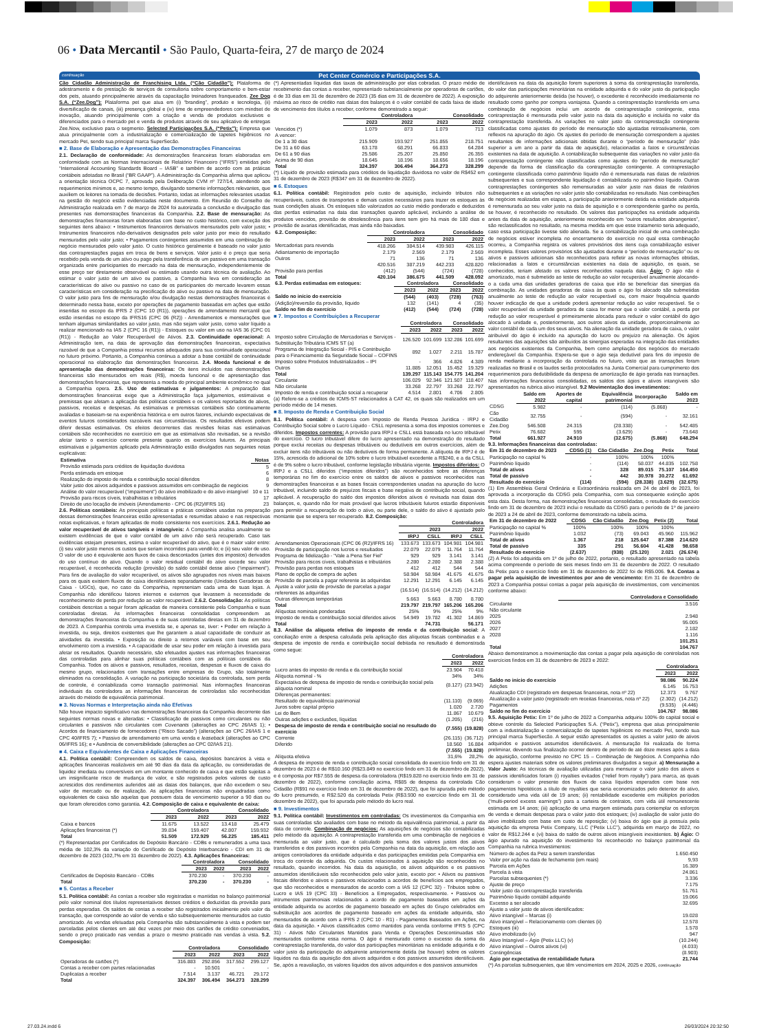06 • Data Mercantil • São Paulo, Quarta-feira, 27 de março de 2024
continuação Pet Center Comércio e Participações S.A.
Cão Cidadão Administração de Franchising Ltda. (“Cão Cidadão”): Plataforma de adestramento e de prestação de serviços de consultoria sobre comportamento e bem-estar dos pets, atuando principalmente através da capacitação treinadores franqueados. Zee Dog S.A. (“Zee.Dog”): Plataforma pet que atua em (i) “branding”, produto e tecnologia, (ii) diversificação de canais, (iii) presença global e (iv) time de empreendedores com mindset de inovação, atuando principalmente com a criação e venda de produtos exclusivos e diferenciados para o mercado pet e venda de produtos através de seu aplicativo de entregas Zee.Now, exclusivo para o segmento. Selected Participações S.A. (“Petix”): Empresa que atua principalmente com a industrialização e comercialização de tapetes higiênicos no mercado Pet, sendo sua principal marca SuperSecão.
■ 2. Base de Elaboração e Apresentação das Demonstrações Financeiras
2.1. Declaração de conformidade: As demonstrações financeiras foram elaboradas em conformidade com as Normas Internacionais de Relatório Financeiro (“IFRS”) emitidas pelo “International Accounting Standards Board – IASB” e também de acordo com as práticas contábeis adotadas no Brasil (“BR GAAP”). A Administração da Companhia afirma que aplicou a orientação técnica OCPC 7, aprovada pela Deliberação CVM nº 727/14, atendendo aos requerimentos mínimos e, ao mesmo tempo, divulgando somente informações relevantes, que auxiliem os leitores na tomada de decisões. Portanto, todas as informações relevantes usadas na gestão do negócio estão evidenciadas neste documento. Em Reunião do Conselho de Administração realizada em 7 de março de 2024 foi autorizada a conclusão e divulgação das presentes nas demonstrações financeiras da Companhia. 2.2. Base de mensuração: As demonstrações financeiras foram elaboradas com base no custo histórico, com exceção dos seguintes itens abaixo: • Instrumentos financeiros derivativos mensurados pelo valor justo; • Instrumentos financeiros não-derivativos designados pelo valor justo por meio do resultado mensurados pelo valor justo; • Pagamentos contingentes assumidos em uma combinação de negócio mensurados pelo valor justo. O custo histórico geralmente é baseado no valor justo das contraprestações pagas em troca de bens e serviços. Valor justo é o preço que seria recebido pela venda de um ativo ou pago pela transferência de um passivo em uma transação organizada entre participantes do mercado na data de mensuração, independentemente de esse preço ser diretamente observável ou estimado usando outra técnica de avaliação. Ao estimar o valor justo de um ativo ou passivo, a Companhia leva em consideração as características do ativo ou passivo no caso de os participantes do mercado levarem essas características em consideração na precificação do ativo ou passivo na data de mensuração. O valor justo para fins de mensuração e/ou divulgação nestas demonstrações financeiras é determinado nessa base, exceto por operações de pagamento baseadas em ações que estão inseridas no escopo da IFRS 2 (CPC 10 (R1)), operações de arrendamento mercantil que estão inseridas no escopo da IFRS16 (CPC 06 (R2)) - Arrendamentos e mensurações que tenham algumas similaridades ao valor justo, mas não sejam valor justo, como valor líquido a realizar mencionado na IAS 2 (CPC 16 (R1)) - Estoques ou valor em uso na IAS 36 (CPC 01 (R1)) - Redução ao Valor Recuperável de Ativos. 2.3. Continuidade operacional: A Administração tem, na data de aprovação das demonstrações financeiras, expectativa razoável de que a Companhia possui recursos adequados para sua continuidade operacional no futuro próximo. Portanto, a Companhia continua a adotar a base contábil de continuidade operacional na elaboração das demonstrações financeiras. 2.4. Moeda funcional e de apresentação das demonstrações financeiras: Os itens incluídos nas demonstrações financeiras são mensurados em reais (R$), moeda funcional e de apresentação das demonstrações financeiras, que representa a moeda do principal ambiente econômico no qual a Companhia opera. 2.5. Uso de estimativas e julgamentos: A preparação das demonstrações financeiras exige que a Administração faça julgamentos, estimativas e premissas que afetam a aplicação das políticas contábeis e os valores reportados de ativos, passivos, receitas e despesas. As estimativas e premissas contábeis são continuamente avaliadas e baseiam-se na experiência histórica e em outros fatores, incluindo expectativas de eventos futuros considerados razoáveis nas circunstâncias. Os resultados efetivos podem diferir dessas estimativas. Os efeitos decorrentes das revisões feitas nas estimativas contábeis são reconhecidos no exercício em que as estimativas são revisadas, se a revisão afetar tanto o exercício corrente presente quanto os exercícios futuros. As principais estimativas e julgamentos aplicado pela Administração estão divulgados nas seguintes notas explicativas:
| Estimativa | Notas |
| --- | --- |
| Provisão estimada para créditos de liquidação duvidosa | 5 |
| Perda estimada em estoque | 6 |
| Realização do imposto de renda e contribuição social diferidos | 8 |
| Valor justo dos ativos adquiridos e passivos assumidos em combinação de negócios | 9 |
| Análise do valor recuperável (“impairment”) do ativo imobilizado e do ativo intangível | 10 e 11 |
| Provisão para riscos cíveis, trabalhistas e tributários | 17 |
| Direito de uso locação de imóveis (Arrendamento - CPC 06 (R2)/IFRS 16) | 23 |
2.6. Políticas contábeis: As principais políticas e práticas contábeis usadas na preparação dessas demonstrações financeiras estão apresentadas e resumidas abaixo e nas respectivas notas explicativas, e foram aplicadas de modo consistente nos exercícios. 2.6.1. Redução ao valor recuperável de ativos tangíveis e intangíveis: A Companhia analisa anualmente se existem evidências de que o valor contábil de um ativo não será recuperado. Caso tais evidências estejam presentes, estima o valor recuperável do ativo, que é o maior valor entre: (i) seu valor justo menos os custos que seriam incorridos para vendê-lo; e (ii) seu valor de uso. O valor de uso é equivalente aos fluxos de caixa descontados (antes dos impostos) derivados do uso contínuo do ativo. Quando o valor residual contábil do ativo excede seu valor recuperável, é reconhecida redução (provisão) do saldo contábil desse ativo (“impairment”). Para fins de avaliação do valor recuperável, os ativos são agrupados nos níveis mais baixos para os quais existem fluxos de caixa identificáveis separadamente (Unidades Geradoras de Caixa - UGCs), que, no caso da Companhia, representam cada uma de suas lojas. A Companhia não identificou fatores internos e externos que levassem à necessidade de reconhecimento de perda por redução ao valor recuperável. 2.6.2. Consolidação: As políticas contábeis descritas a seguir foram aplicadas de maneira consistente pela Companhia e suas controladas diretas. As informações financeiras consolidadas compreendem as demonstrações financeiras da Companhia e de suas controladas diretas em 31 de dezembro de 2023. A Companhia controla uma investida se, e apenas se, tiver: • Poder em relação à investida, ou seja, direitos existentes que lhe garantem a atual capacidade de conduzir as atividades da investida. • Exposição ou direito a retornos variáveis com base em seu envolvimento com a investida. • A capacidade de usar seu poder em relação à investida para afetar os resultados. Quando necessário, são efetuados ajustes nas informações financeiras das controladas para alinhar suas políticas contábeis com as políticas contábeis da Companhia. Todos os ativos e passivos, resultados, receitas, despesas e fluxos de caixa do mesmo grupo, relacionados com transações entre empresas do Grupo, são totalmente eliminados na consolidação. A variação na participação societária da controlada, sem perda de controle, é contabilizada como transação patrimonial. Nas informações financeiras individuais da controladora as informações financeiras de controladas são reconhecidas através do método de equivalência patrimonial.
■ 3. Novas Normas e Interpretação ainda não Efetivas
Não houve impacto significativo nas demonstrações financeiras da Companhia decorrente das seguintes normas novas e alteradas: • Classificação de passivos como circulantes ou não circulantes e passivos não circulantes com Covenants (alterações ao CPC 26/IAS 1); • Acordos de financiamento de fornecedores (“Risco Sacado”) (alterações ao CPC 26/IAS 1 e CPC 40/IFRS 7); • Passivo de arrendamento em uma venda e leaseback (alterações ao CPC 06/IFRS 16); e • Ausência de conversibilidade (alterações ao CPC 02/IAS 21).
■ 4. Caixa e Equivalentes de Caixa e Aplicações Financeiras
4.1. Política contábil: Compreendem os saldos de caixa, depósitos bancários à vista e aplicações financeiras realizáveis em até 90 dias da data da aplicação, ou consideradas de liquidez imediata ou conversíveis em um montante conhecido de caixa e que estão sujeitas a um insignificante risco de mudança de valor, e são registrados pelos valores de custo acrescidos dos rendimentos auferidos até as datas dos balanços, que não excedem o seu valor de mercado ou de realização. As aplicações financeiras não enquadradas como equivalentes de caixa são aquelas que possuem data de vencimento superior a 90 dias ou que foram oferecidos como garantia. 4.2. Composição de caixa e equivalente de caixa:
| | Controladora | | Consolidado | |
| | 2023 | 2022 | 2023 | 2022 |
| Caixa e bancos | 11.675 | 13.522 | 13.418 | 25.479 |
| Aplicações financeiras (*) | 39.834 | 159.407 | 42.807 | 159.932 |
| Total | 51.509 | 172.929 | 56.225 | 185.411 |
(*) Representadas por Certificados de Depósito Bancário - CDBs e remunerados a uma taxa média de 102,3% da variação do Certificado de Depósito Interbancário - CDI em 31 de dezembro de 2023 (102,7% em 31 dezembro de 2022). 4.3. Aplicações financeiras:
| | Controladora | | Consolidado | |
| | 2023 | 2022 | 2023 | 2022 |
| Certificados de Depósito Bancário - CDBs | 370.230 | - | 370.230 | - |
| Total | 370.230 | - | 370.230 | - |
■ 5. Contas a Receber
5.1. Política contábil: As contas a receber são registradas e mantidas no balanço patrimonial pelo valor nominal dos títulos representativos desses créditos e deduzidas da provisão para perdas esperadas. Os saldos de contas a receber são registrados inicialmente pelo valor da transação, que corresponde ao valor de venda e são subsequentemente mensurados ao custo amortizado. As vendas efetuadas pela Companhia são substancialmente à vista e podem ser parceladas pelos clientes em até dez vezes por meio dos cartões de crédito conveniados, sendo o preço praticado nas vendas a prazo o mesmo praticado nas vendas à vista. 5.2. Composição:
| | Controladora | | Consolidado | |
| | 2023 | 2022 | 2023 | 2022 |
| Operadoras de cartões (*) | 316.883 | 292.856 | 317.552 | 299.127 |
| Contas a receber com partes relacionadas | - | 10.501 | - | - |
| Duplicatas a receber | 7.514 | 3.137 | 46.721 | 29.172 |
| Total | 324.397 | 306.494 | 364.273 | 328.299 |
(*) Apresentadas líquidas das taxas de administração por elas cobradas. O prazo médio de recebimento das contas a receber, representado substancialmente por operadoras de cartões, é de 33 dias em 31 de dezembro de 2023 (35 dias em 31 de dezembro de 2022). A exposição máxima ao risco de crédito nas datas dos balanços é o valor contábil de cada faixa de idade de vencimento dos títulos a receber, conforme demonstrado a seguir:
| | Controladora | | Consolidado | |
| | 2023 | 2022 | 2023 | 2022 |
| Vencidos (*) | 1.079 | 873 | 1.079 | 713 |
| A vencer: | | | | |
| De 1 a 30 dias | 215.909 | 193.927 | 251.855 | 218.751 |
| De 31 a 60 dias | 63.178 | 68.291 | 66.833 | 64.284 |
| De 61 a 90 dias | 25.586 | 25.207 | 25.850 | 26.355 |
| Acima de 90 dias | 18.645 | 18.196 | 18.656 | 18.196 |
| Total | 324.397 | 306.494 | 364.273 | 328.299 |
(*) Líquido de provisão estimada para créditos de liquidação duvidosa no valor de R$452 em 31 de dezembro de 2023 (R$347 em 31 de dezembro de 2022).
■ 6. Estoques
6.1. Política contábil: Registrados pelo custo de aquisição, incluindo tributos não recuperáveis, custos de transportes e demais custos necessários para trazer os estoques às suas condições atuais. Os estoques são valorizados ao custo médio ponderado e deduzidos das perdas estimadas na data das transações quando aplicável, incluindo a análise de produtos vencidos, provisão de obsolescência para itens sem giro há mais de 180 dias e provisão de avarias identificadas, mas ainda não baixadas.
| 6.2. Composição: | Controladora | | Consolidado | |
| | 2023 | 2022 | 2023 | 2022 |
| Mercadorias para revenda | 418.266 | 384.514 | 439.983 | 426.115 |
| Adiantamento de importação | 2.179 | 2.569 | 2.179 | 2.569 |
| Outros | 71 | 136 | 71 | 136 |
| | 420.516 | 387.219 | 442.233 | 428.820 |
| Provisão para perdas | (412) | (544) | (724) | (728) |
| Total | 420.104 | 386.675 | 441.509 | 428.092 |
| 6.3. Perdas estimadas em estoques: | Controladora | | Consolidado | |
| | 2023 | 2022 | 2023 | 2022 |
| Saldo no início do exercício | (544) | (403) | (728) | (763) |
| (Adição)/reversão da provisão, líquido | 132 | (141) | 4 | (35) |
| Saldo no fim do exercício | (412) | (544) | (724) | (728) |
■ 7. Impostos e Contribuições a Recuperar
| | Controladora | | Consolidado | |
| | 2023 | 2022 | 2023 | 2022 |
| Imposto sobre Circulação de Mercadorias e Serviços - Substituição Tributária ICMS ST (a) | 126.520 | 101.699 | 132.286 | 101.699 |
| Programa de Integração Social - PIS e Contribuição para o Financiamento da Seguridade Social – COFINS | 892 | 1.027 | 2.211 | 15.787 |
| Imposto sobre Produtos Industrializados – IPI | - | 366 | 4.826 | 4.389 |
| Outros | 11.885 | 12.051 | 15.452 | 19.329 |
| Total | 139.297 | 115.143 | 154.775 | 141.204 |
| Circulante | 106.029 | 92.346 | 121.507 | 118.407 |
| Não circulante | 33.268 | 22.797 | 33.268 | 22.797 |
| Imposto de renda e contribuição social a recuperar | 4.514 | 2.801 | 4.706 | 2.805 |
(a) Refere-se a créditos de ICMS-ST relacionados à CAT 42, os quais são realizados em um período médio de 14 meses.
■ 8. Imposto de Renda e Contribuição Social
8.1. Política contábil: A despesa com Imposto de Renda Pessoa Jurídica - IRPJ e Contribuição Social sobre o Lucro Líquido - CSLL representa a soma dos impostos correntes e diferidos. Impostos correntes: A provisão para IRPJ e CSLL está baseada no lucro tributável do exercício. O lucro tributável difere do lucro apresentado na demonstração do resultado porque exclui receitas ou despesas tributáveis ou dedutíveis em outros exercícios, além de excluir itens não tributáveis ou não dedutíveis de forma permanente. A alíquota de IRPJ é de 15%, acrescida do adicional de 10% sobre o lucro tributável excedente a R$240, e a da CSLL é de 9% sobre o lucro tributável, conforme legislação tributária vigente. Impostos diferidos: O IRPJ e a CSLL diferidos (“impostos diferidos”) são reconhecidos sobre as diferenças temporárias no fim do exercício entre os saldos de ativos e passivos reconhecidos nas demonstrações financeiras e as bases fiscais correspondentes usadas na apuração do lucro tributável, incluindo saldo de prejuízos fiscais e base negativa de contribuição social, quando aplicável. A recuperação do saldo dos impostos diferidos ativos é revisada nas datas dos balanços, e, quando não for mais provável que lucros tributáveis futuros estarão disponíveis para permitir a recuperação de todo o ativo, ou parte dele, o saldo do ativo é ajustado pelo montante que se espera ser recuperado. 8.2. Composição:
| | Controladora | | | |
| | 2023 | | 2022 | |
| | IRPJ | CSLL | IRPJ | CSLL |
| Arrendamentos Operacionais (CPC 06 (R2)/IFRS 16) | 133.673 | 133.673 | 104.981 | 104.981 |
| Provisão de participação nos lucros e resultados | 22.079 | 22.079 | 11.764 | 11.764 |
| Programa de fidelização - “Vale a Pena Ser Fiel” | 929 | 929 | 3.141 | 3.141 |
| Provisão para riscos cíveis, trabalhistas e tributários | 2.280 | 2.280 | 2.388 | 2.388 |
| Provisão para perdas nos estoques | 412 | 412 | 544 | 544 |
| Plano de opção de compra de ações | 58.984 | 58.984 | 41.675 | 41.675 |
| Provisão de parcela a pagar referente às adquiridas | 12.291 | 12.291 | 6.145 | 6.145 |
| Ajuste a valor justo de provisão de parcelas a pagar referentes às adquiridas | (16.514) | (16.514) | (14.212) | (14.212) |
| Outras diferenças temporárias | 5.663 | 5.663 | 8.780 | 8.780 |
| Total | 219.797 | 219.797 | 165.206 | 165.206 |
| Alíquotas nominais ponderadas | 25% | 9% | 25% | 9% |
| Imposto de renda e contribuição social diferidos ativos | 54.949 | 19.782 | 41.302 | 14.869 |
| Total | 74.731 | | 56.171 | |
8.3. Análise da alíquota efetiva do imposto de renda e da contribuição social: A conciliação entre a despesa calculada pela aplicação das alíquotas fiscais combinadas e a despesa de imposto de renda e contribuição social debitada no resultado é demonstrada como segue:
| | Controladora | |
| | 2023 | 2022 |
| Lucro antes do imposto de renda e da contribuição social | 23.904 | 70.418 |
| Alíquota nominal - % | 34% | 34% |
| Expectativa de despesa de imposto de renda e contribuição social pela alíquota nominal | (8.127) | (23.942) |
| Diferenças permanentes: | | |
| Resultado de equivalência patrimonial | (11.110) | (9.069) |
| Juros sobre capital próprio | 1.020 | 2.720 |
| Lei do Bem | 11.867 | 10.679 |
| Outras adições e exclusões, líquidas | (1.205) | (216) |
| Despesa de imposto de renda e contribuição social no resultado do exercício | (7.555) | (19.828) |
| Corrente | (26.115) | (36.712) |
| Diferido | 18.560 | 16.884 |
| | (7.555) | (19.828) |
| Alíquota efetiva | 31,6% | 28,2% |
A despesa de imposto de renda e contribuição social consolidada do exercício findo em 31 de dezembro de 2023 é de R$10.160 (R$23.849 no exercício findo em 31 de dezembro de 2022), e é composta por R$7.555 de despesa da controladora (R$19.828 no exercício findo em 31 de dezembro de 2022), conforme conciliação acima, R$85 de despesa da controlada Cão Cidadão (R$91 no exercício findo em 31 de dezembro de 2022), que foi apurada pelo método do lucro presumido, e R$2.520 da controlada Petix (R$3.930 no exercício findo em 31 de dezembro de 2022), que foi apurada pelo método do lucro real.
■ 9. Investimentos
9.1. Política contábil: Investimentos em controladas: Os investimentos da Companhia em suas controladas são avaliados com base no método da equivalência patrimonial, a partir da data de controle. Combinação de negócios: As aquisições de negócios são contabilizadas pelo método da aquisição. A contraprestação transferida em uma combinação de negócios é mensurada ao valor justo, que é calculado pela soma dos valores justos dos ativos transferidos e dos passivos incorridos pela Companhia na data da aquisição, em relação aos antigos controladores da entidade adquirida e das participações emitidas pela Companhia em troca do controle da adquirida. Os custos relacionados à aquisição são reconhecidos no resultado, quando incorridos. Na data da aquisição, os ativos adquiridos e os passivos assumidos identificáveis são reconhecidos pelo valor justo, exceto por: • Ativos ou passivos fiscais diferidos e ativos e passivos relacionados a acordos de benefícios aos empregados, que são reconhecidos e mensurados de acordo com a IAS 12 (CPC 32) - Tributos sobre o Lucro e IAS 19 (CPC 33) - Benefícios a Empregados, respectivamente. • Passivos ou intrumentos patrimoniais relacionados a acordo de pagamento baseados em ações da entidade adquirida ou acordos de pagamento baseado em ações do Grupo celebrados em substituição aos acordos de pagamento baseado em ações da entidade adquirida, são mensurados de acordo com a IFRS 2 (CPC 10 - R1) - Pagamentos Baseados em Ações, na data da aquisição. • Ativos classificados como mantidos para venda conforme IFRS 5 (CPC 31) - Ativos Não Circulantes Mantidos para Venda e Operações Descontinuadas são mensurados conforme essa norma. O ágio é mensurado como o excesso da soma da contraprestação transferida, do valor das participações minoritárias na entidade adquirida e do valor justo da participação do adquirente anteriormente detida (se houver) sobre os valores líquidos na data da aquisição dos ativos adquiridos e dos passivos assumidos identificáveis. Se, após a reavaliação, os valores líquidos dos ativos adquiridos e dos passivos assumidos
identificáveis na data da aquisição forem superiores à soma da contraprestação transferida, do valor das participações minoritárias na entidade adquirida e do valor justo da participação do adquirente anteriormente detida (se houver), o excedente é reconhecido imediatamente no resultado como ganho por compra vantajosa. Quando a contraprestação transferida em uma combinação de negócios inclui um acordo de contraprestação contingente, essa contraprestação é mensurada pelo valor justo na data da aquisição e incluída no valor da contraprestação transferida. As variações no valor justo da contraprestação contingente classificadas como ajustes do período de mensuração são ajustadas retroativamente, com reflexos na apuração do ágio. Os ajustes do período de mensuração correspondem a ajustes resultantes de informações adicionais obtidas durante o “período de mensuração” (não superior a um ano a partir da data de aquisição), relacionadas a fatos e circunstâncias existentes na data de aquisição. A contabilização subsequente das variações no valor justo da contraprestação contingente não classificadas como ajustes do “período de mensuração” depende da forma de classificação da contraprestação contingente. A contraprestação contingente classificada como patrimônio líquido não é remensurada nas datas de relatórios subsequentes e sua correspondente liquidação é contabilizada no patrimônio líquido. Outras contraprestações contingentes são remensuradas ao valor justo nas datas de relatórios subsequentes e as variações no valor justo são contabilizadas no resultado. Nas combinações de negócios realizadas em etapas, a participação anteriormente detida na entidade adquirida é remensurada ao seu valor justo na data de aquisição e o correspondente ganho ou perda, se houver, é reconhecido no resultado. Os valores das participações na entidade adquirida antes da data de aquisição, anteriormente reconhecido em “outros resultados abrangentes”, são reclassificados no resultado, na mesma medida em que esse tratamento seria adequado, caso essa participação tivesse sido alienada. Se a contabilização inicial de uma combinação de negócios estiver incompleta no encerramento do exercício no qual essa combinação ocorreu, a Companhia registra os valores provisórios dos itens cuja contabilização estiver incompleta. Esses valores provisórios são ajustados durante o “período de mensuração” ou os ativos e passivos adicionais são reconhecidos para refletir as novas informações obtidas, relacionadas a fatos e circunstâncias existentes na data de aquisição, os quais, se conhecidos, teriam afetado os valores reconhecidos naquela data. Ágio: O ágio não é amortizado, mas é submetido ao teste de redução ao valor recuperável anualmente alocando-o a cada uma das unidades geradoras de caixa que irão se beneficiar das sinergias da combinação. As unidades geradoras de caixa às quais o ágio foi alocado são submetidas anualmente ao teste de redução ao valor recuperável ou, com maior frequência quando houver indicação de que a unidade poderá apresentar redução ao valor recuperável. Se o valor recuperável da unidade geradora de caixa for menor que o valor contábil, a perda por redução ao valor recuperável é primeiramente alocada para reduzir o valor contábil do ágio alocado à unidade e, posteriormente, aos outros ativos da unidade, proporcionalmente ao valor contábil de cada um dos seus ativos. Na alienação da unidade geradora de caixa, o valor atribuível do ágio é incluído na apuração do lucro ou prejuízo na alienação. Os ágios resultantes das aquisições são atribuídos às sinergias esperadas na integração das entidades aos negócios existentes da Companhia, bem como ampliação dos negócios do mercado endereçável da Companhia. Espera-se que o ágio seja dedutível para fins do imposto de renda mediante a incorporação da controlada no futuro, visto que as transações foram realizadas no Brasil e os laudos serão protocolados na Junta Comercial para cumprimento dos requerimentos para dedutibilidade da despesa de amortização de ágio gerada nas transações. Nas informações financeiras consolidadas, os saldos dos ágios e ativos intangíveis são apresentados na rubrica ativo intangível. 9.2 Movimentação dos investimentos:
| | Saldo em 2022 | Aportes de capital | Equivalência patrimonial | Incorporação | Saldo em 2023 |
| CDSG | 5.982 | - | (114) | (5.868) | - |
| Cão Cidadão | 32.755 | - | (594) | - | 32.161 |
| Zee.Dog | 546.508 | 24.315 | (28.338) | - | 542.485 |
| Petix | 76.682 | 595 | (3.629) | - | 73.648 |
| Total | 661.927 | 24.910 | (32.675) | (5.868) | 648.294 |
9.3. Informações financeiras das controladas:
| Em 31 de dezembro de 2023 | CDSG (1) | Cão Cidadão | Zee.Dog | Petix | Total |
| Participação no capital % | - | 100% | 100% | 100% | |
| Patrimônio líquido | - | (114) | 58.037 | 44.835 | 102.758 |
| Total de ativos | - | 328 | 89.015 | 75.107 | 164.450 |
| Total de passivo | - | 442 | 30.978 | 30.272 | 61.692 |
| Resultado do exercício | (114) | (594) | (28.338) | (3.629) | (32.675) |
(1) Em Assembleia Geral Ordinária e Extraordinária realizada em 24 de abril de 2023, foi aprovada a incorporação da CDSG pela Companhia, com sua consequente extinção após esta data. Desta forma, nas demonstrações financeiras consolidadas, o resultado do exercício findo em 31 de dezembro de 2023 inclui o resultado da CDSG para o período de 1º de janeiro de 2023 a 24 de abril de 2023, conforme demonstrado na tabela acima.
| Em 31 de dezembro de 2022 | CDSG | Cão Cidadão | Zee.Dog | Petix (2) | Total |
| Participação no capital % | 100% | 100% | 100% | 100% | |
| Patrimônio líquido | 1.032 | (73) | 69.043 | 45.960 | 115.962 |
| Total de ativos | 1.367 | 218 | 125.647 | 87.388 | 214.620 |
| Total de passivo | 335 | 291 | 56.604 | 41.428 | 98.658 |
| Resultado do exercício | (2.637) | (938) | (25.120) | 2.021 | (26.674) |
(2) A Petix foi adquirida em 1º de julho de 2022, portanto, o resultado apresentado na tabela acima compreende o período de seis meses findo em 31 de dezembro de 2022. O resultado da Petix para o exercício findo em 31 de dezembro de 2022 foi de R$5.006. 9.4. Contas a pagar pela aquisição de investimentos por ano de vencimento: Em 31 de dezembro de 2023 a Companhia possui contas a pagar pela aquisição de investimentos, com vencimentos conforme abaixo:
| | Controladora e Consolidado |
| Circulante | 3.516 |
| Não circulante | |
| 2025 | 2.948 |
| 2026 | 95.005 |
| 2027 | 2.182 |
| 2028 | 1.116 |
| | 101.251 |
| Total | 104.767 |
Abaixo demonstramos a movimentação das contas a pagar pela aquisição de controladas nos exercícios findos em 31 de dezembro de 2023 e 2022:
| | Controladora | |
| | 2023 | 2022 |
| Saldo no início do exercício | 98.086 | 90.224 |
| Adições | 6.145 | 16.753 |
| Atualização CDI (registrado em despesas financeiras, nota nº 22) | 12.373 | 9.767 |
| Atualização a valor justo (registrado em receitas financeiras, nota nº 22) | (2.302) | (14.212) |
| Pagamentos | (9.535) | (4.446) |
| Saldo no fim do exercício | 104.767 | 98.086 |
9.5. Aquisição Petix: Em 1º de julho de 2022 a Companhia adquiriu 100% do capital social e obteve controle da Selected Participações S.A. (“Petix”), empresa que atua principalmente com a industrialização e comercialização de tapetes higiênicos no mercado Pet, sendo sua principal marca SuperSecão. A seguir estão apresentados os ajustes a valor justo de ativos adquiridos e passivos assumidos identificáveis. A mensuração foi realizada de forma preliminar, devendo sua finalização ocorrer dentro de período de até doze meses após a data de aquisição, conforme previsto no CPC 15 – Combinação de Negócios. A Companhia não espera ajustes materiais sobre os valores preliminares divulgados a seguir. a) Mensuração a Valor Justo: As técnicas de avaliação utilizadas para mensurar o valor justo dos ativos e passivos identificados foram (i) royalties evitados (“relief from royalty”) para marca, as quais consideram o valor presente dos fluxos de caixa líquidos esperados com base nos pagamentos hipotéticos a título de royalties que seria economizados pelo detentor do ativo, considerado uma vida útil de 19 anos; (ii) rentabilidade excedente em múltiplos períodos (“multi-period excess earnings”) para a carteira de contratos, com vida útil remanescente estimada em 14 anos; (iii) aplicação de uma margem estimada para contemplar os esforços de venda e demais despesas para o valor justo dos estoques; (iv) avaliação de valor justo do ativo imobilizado com base em custo de reposição; (v) baixa do ágio que já possuía pela aquisição da empresa Petix Company, LLC (“Petix LLC”), adquirida em março de 2022, no valor de R$12.244 e (vi) baixa do saldo de outros ativos intangíveis inexistentes. b) Ágio: O ágio apurado na aquisição do investimento foi reconhecido no balanço patrimonial da Companhia na rubrica Investimentos:
| Número de ações da Petz a serem transferidas | 1.650.450 |
| Valor por ação na data de fechamento (em reais) | 9,93 |
| Parcela em Ações | 16.389 |
| Parcela à vista | 24.861 |
| Parcelas subsequentes (*) | 3.336 |
| Ajuste de preço | 7.175 |
| Valor justo da contraprestação transferida | 51.761 |
| Patrimônio líquido contábil adquirido | 19.066 |
| Excesso a ser alocado | 32.695 |
| Ajuste a valor justo de ativos identificados: | |
| Ativo intangível – Marcas (i) | 19.028 |
| Ativo intangível – Relacionamento com clientes (ii) | 12.578 |
| Estoques (iii) | 1.578 |
| Ativo imobilizado (iv) | 947 |
| Ativo Intangível – Ágio (Petix LLC) (v) | (10.244) |
| Ativo intangível – Outros ativos (vi) | (4.033) |
| Contingências | (8.903) |
| Ágio por expectativa de rentabilidade futura | 21.744 |
(*) As parcelas subsequentes, que têm vencimentos em 2024, 2025 e 2026, continuação
27.03.24.indd 6 26/03/2024 20:32:50